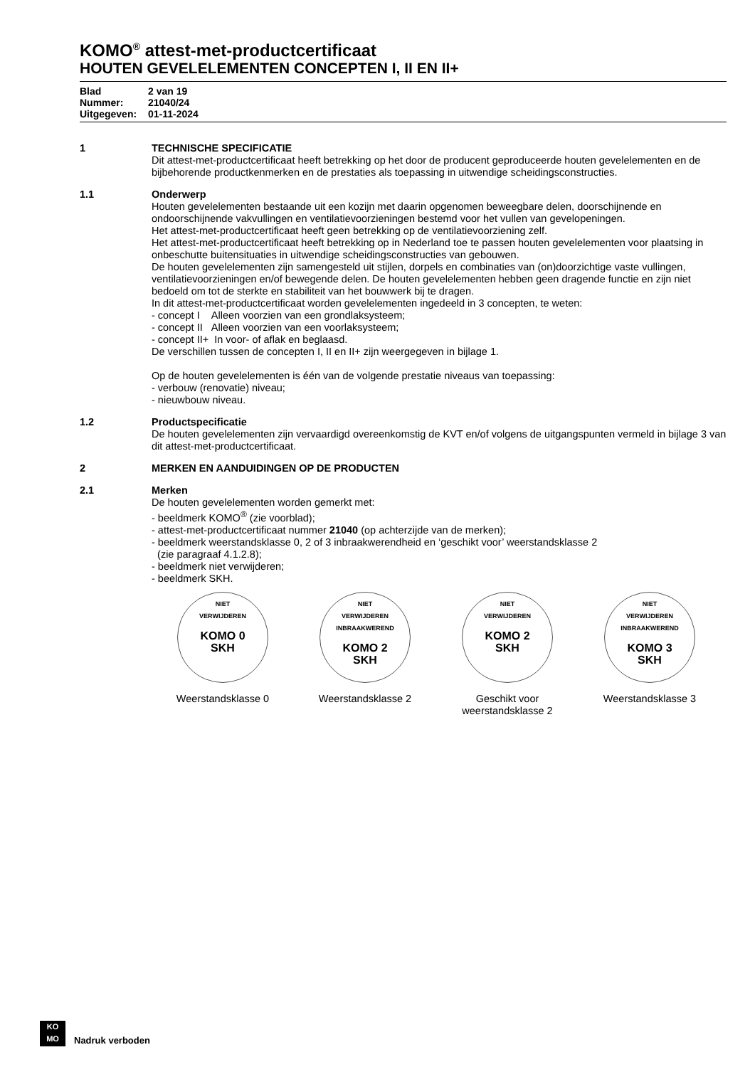KOMO<sup>®</sup> attest-met-productcertificaat
HOUTEN GEVELELEMENTEN CONCEPTEN I, II EN II+
Blad 2 van 19
Nummer: 21040/24
Uitgegeven: 01-11-2024
1 TECHNISCHE SPECIFICATIE
Dit attest-met-productcertificaat heeft betrekking op het door de producent geproduceerde houten gevelelementen en de bijbehorende productkenmerken en de prestaties als toepassing in uitwendige scheidingsconstructies.
1.1 Onderwerp
Houten gevelelementen bestaande uit een kozijn met daarin opgenomen beweegbare delen, doorschijnende en ondoorschijnende vakvullingen en ventilatievoorzieningen bestemd voor het vullen van gevelopeningen.
Het attest-met-productcertificaat heeft geen betrekking op de ventilatievoorziening zelf.
Het attest-met-productcertificaat heeft betrekking op in Nederland toe te passen houten gevelelementen voor plaatsing in onbeschutte buitensituaties in uitwendige scheidingsconstructies van gebouwen.
De houten gevelelementen zijn samengesteld uit stijlen, dorpels en combinaties van (on)doorzichtige vaste vullingen, ventilatievoorzieningen en/of bewegende delen. De houten gevelelementen hebben geen dragende functie en zijn niet bedoeld om tot de sterkte en stabiliteit van het bouwwerk bij te dragen.
In dit attest-met-productcertificaat worden gevelelementen ingedeeld in 3 concepten, te weten:
- concept I Alleen voorzien van een grondlaksysteem;
- concept II Alleen voorzien van een voorlaksysteem;
- concept II+ In voor- of aflak en beglaasd.
De verschillen tussen de concepten I, II en II+ zijn weergegeven in bijlage 1.
Op de houten gevelelementen is één van de volgende prestatie niveaus van toepassing:
- verbouw (renovatie) niveau;
- nieuwbouw niveau.
1.2 Productspecificatie
De houten gevelelementen zijn vervaardigd overeenkomstig de KVT en/of volgens de uitgangspunten vermeld in bijlage 3 van dit attest-met-productcertificaat.
2 MERKEN EN AANDUIDINGEN OP DE PRODUCTEN
2.1 Merken
De houten gevelelementen worden gemerkt met:
- beeldmerk KOMO<sup>®</sup> (zie voorblad);
- attest-met-productcertificaat nummer 21040 (op achterzijde van de merken);
- beeldmerk weerstandsklasse 0, 2 of 3 inbraakwerendheid en ‘geschikt voor’ weerstandsklasse 2
(zie paragraaf 4.1.2.8);
- beeldmerk niet verwijderen;
- beeldmerk SKH.
NIET
VERWIJDEREN
KOMO 0
SKH
Weerstandsklasse 0
NIET
VERWIJDEREN
INBRAAKWEREND
KOMO 2
SKH
Weerstandsklasse 2
NIET
VERWIJDEREN
KOMO 2
SKH
Geschikt voor
weerstandsklasse 2
NIET
VERWIJDEREN
INBRAAKWEREND
KOMO 3
SKH
Weerstandsklasse 3
KO
MO
Nadruk verboden